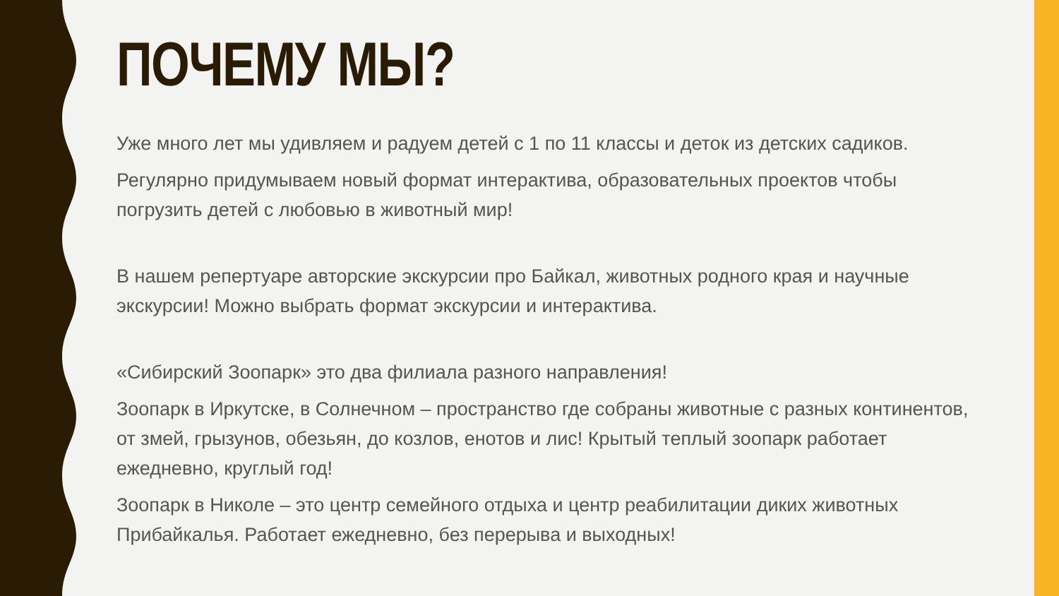ПОЧЕМУ МЫ?
Уже много лет мы удивляем и радуем детей с 1 по 11 классы и деток из детских садиков.
Регулярно придумываем новый формат интерактива, образовательных проектов чтобы погрузить детей с любовью в животный мир!
В нашем репертуаре авторские экскурсии про Байкал, животных родного края и научные экскурсии! Можно выбрать формат экскурсии и интерактива.
«Сибирский Зоопарк» это два филиала разного направления!
Зоопарк в Иркутске, в Солнечном – пространство где собраны животные с разных континентов, от змей, грызунов, обезьян, до козлов, енотов и лис! Крытый теплый зоопарк работает ежедневно, круглый год!
Зоопарк в Николе – это центр семейного отдыха и центр реабилитации диких животных Прибайкалья. Работает ежедневно, без перерыва и выходных!